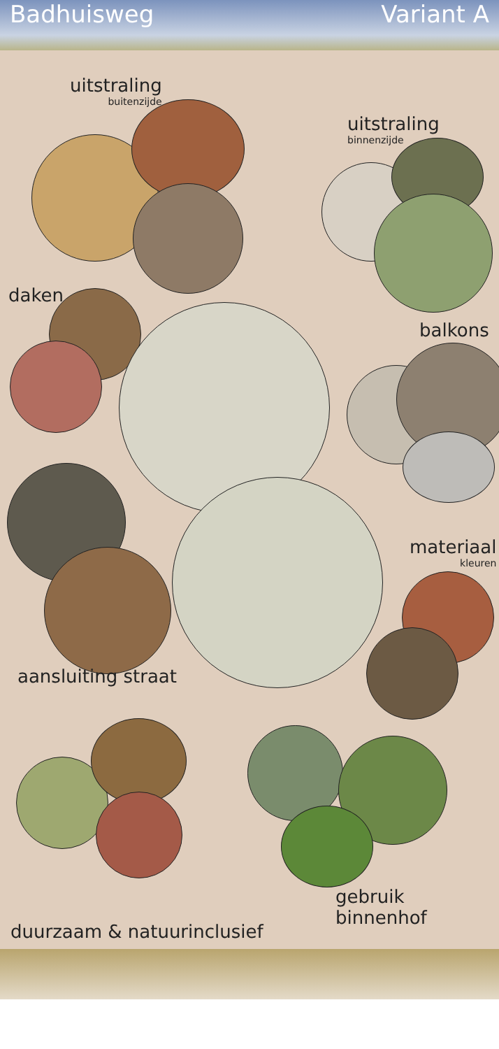Badhuisweg Variant A
uitstraling
buitenzijde
uitstraling
binnenzijde
daken
balkons
aansluiting straat
materiaal
kleuren
gebruik binnenhof
duurzaam & natuurinclusief